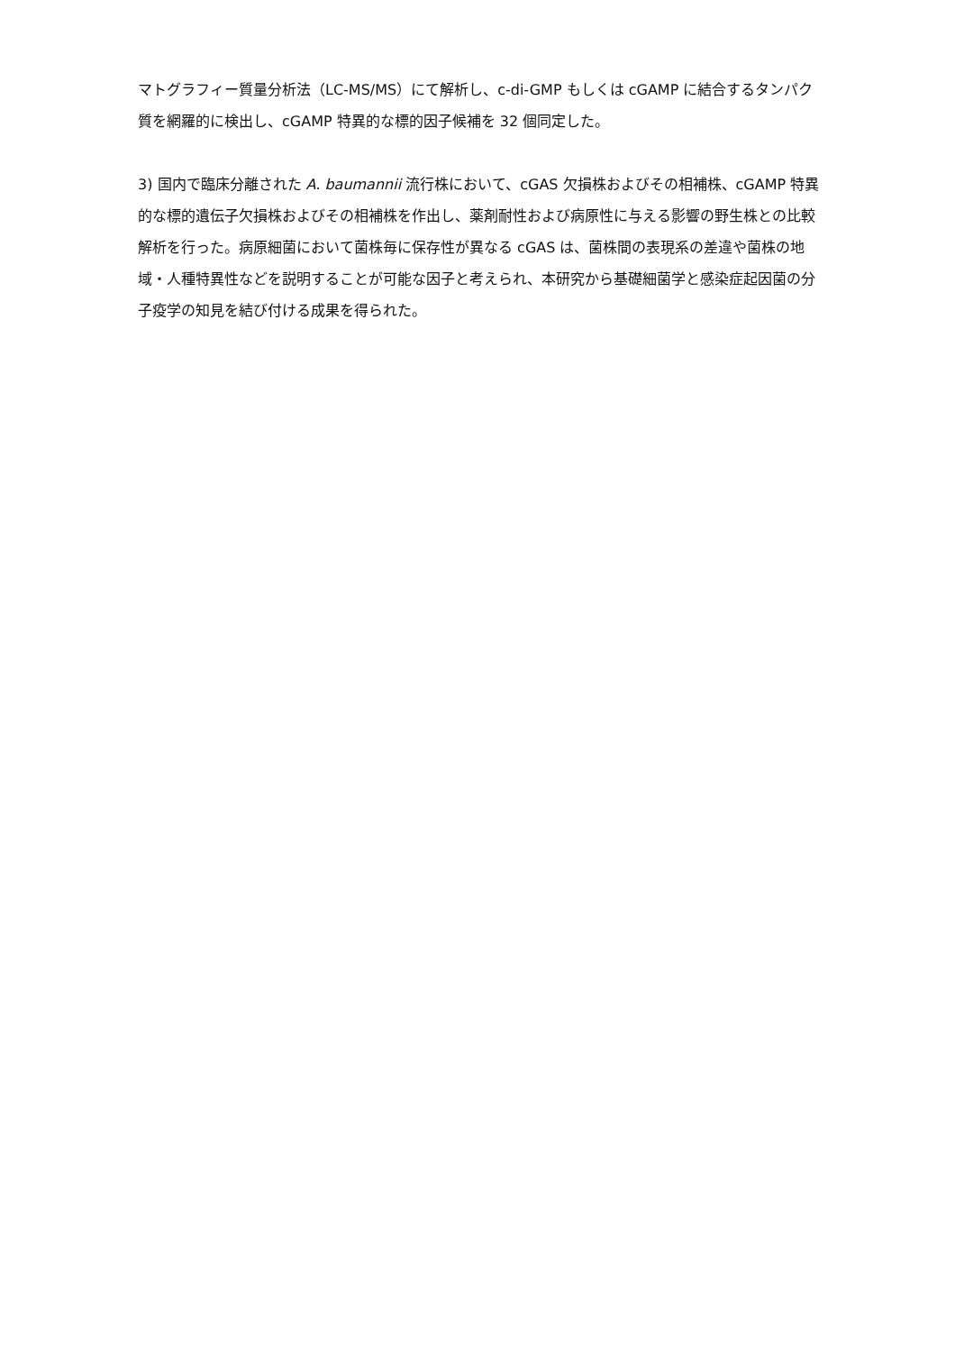マトグラフィー質量分析法（LC-MS/MS）にて解析し、c-di-GMP もしくは cGAMP に結合するタンパク質を網羅的に検出し、cGAMP 特異的な標的因子候補を 32 個同定した。
3) 国内で臨床分離された A. baumannii 流行株において、cGAS 欠損株およびその相補株、cGAMP 特異的な標的遺伝子欠損株およびその相補株を作出し、薬剤耐性および病原性に与える影響の野生株との比較解析を行った。病原細菌において菌株毎に保存性が異なる cGAS は、菌株間の表現系の差違や菌株の地域・人種特異性などを説明することが可能な因子と考えられ、本研究から基礎細菌学と感染症起因菌の分子疫学の知見を結び付ける成果を得られた。